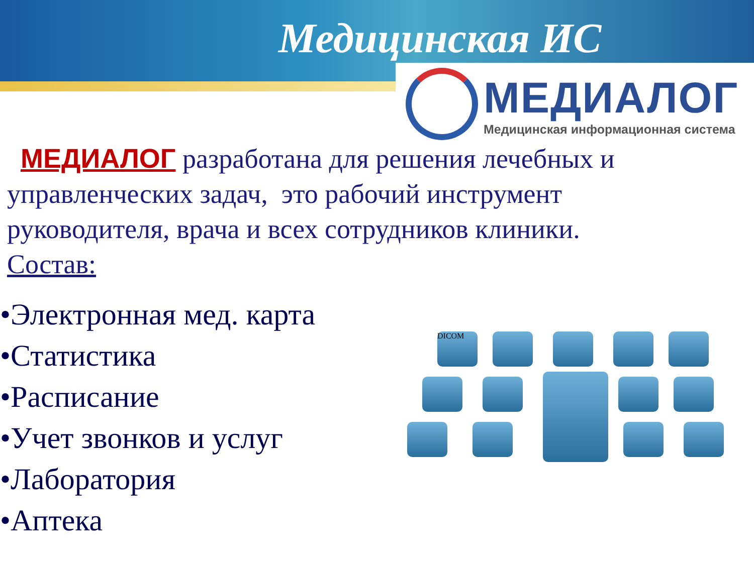Медицинская ИС
МЕДИАЛОГ
Медицинская информационная система
МЕДИАЛОГ разработана для решения лечебных и управленческих задач, это рабочий инструмент руководителя, врача и всех сотрудников клиники.
Состав:
•Электронная мед. карта
•Статистика
•Расписание
•Учет звонков и услуг
•Лаборатория
•Аптека
DICOM